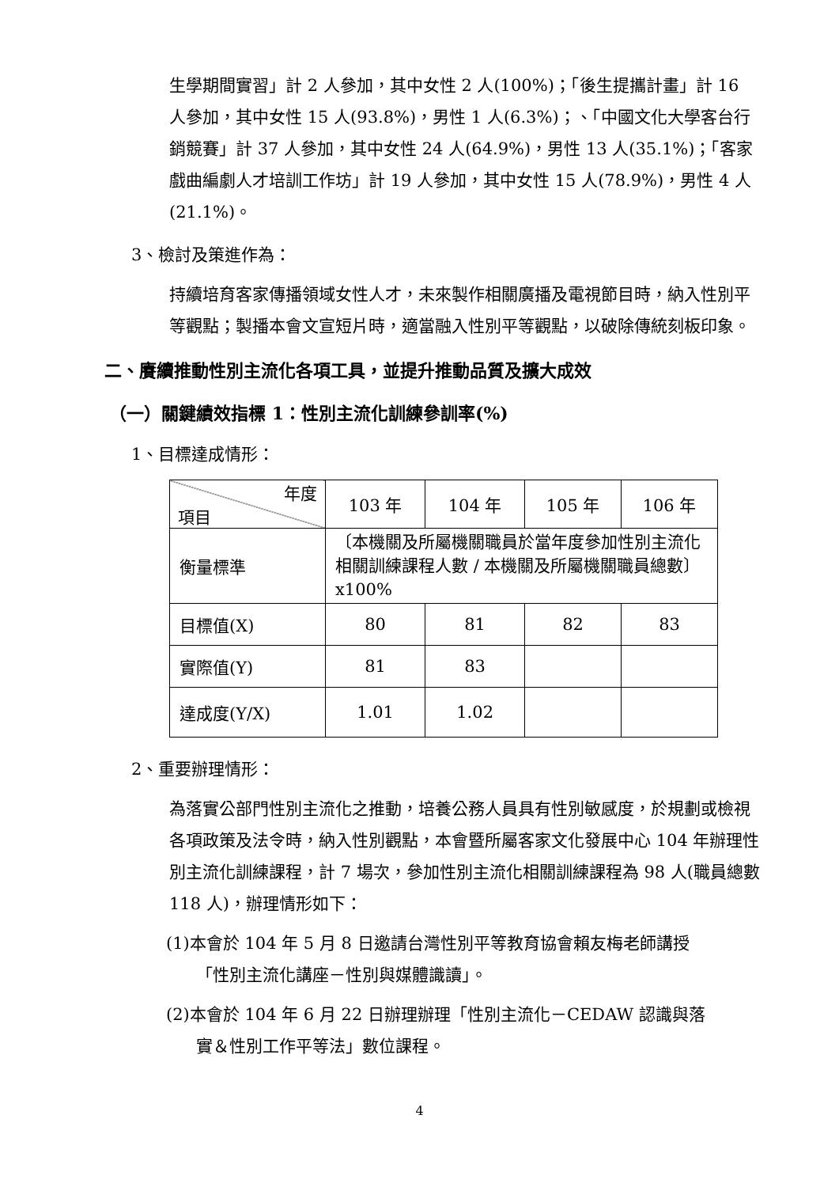生學期間實習」計 2 人參加，其中女性 2 人(100%)；「後生提攜計畫」計 16 人參加，其中女性 15 人(93.8%)，男性 1 人(6.3%)；、「中國文化大學客台行銷競賽」計 37 人參加，其中女性 24 人(64.9%)，男性 13 人(35.1%)；「客家戲曲編劇人才培訓工作坊」計 19 人參加，其中女性 15 人(78.9%)，男性 4 人(21.1%)。
3、檢討及策進作為：
持續培育客家傳播領域女性人才，未來製作相關廣播及電視節目時，納入性別平等觀點；製播本會文宣短片時，適當融入性別平等觀點，以破除傳統刻板印象。
二、賡續推動性別主流化各項工具，並提升推動品質及擴大成效
（一）關鍵績效指標 1：性別主流化訓練參訓率(%)
1、目標達成情形：
| 年度 項目 | 103 年 | 104 年 | 105 年 | 106 年 |
| --- | --- | --- | --- | --- |
| 衡量標準 | 〔本機關及所屬機關職員於當年度參加性別主流化相關訓練課程人數 / 本機關及所屬機關職員總數〕x100% | | | |
| 目標值(X) | 80 | 81 | 82 | 83 |
| 實際值(Y) | 81 | 83 | | |
| 達成度(Y/X) | 1.01 | 1.02 | | |
2、重要辦理情形：
為落實公部門性別主流化之推動，培養公務人員具有性別敏感度，於規劃或檢視各項政策及法令時，納入性別觀點，本會暨所屬客家文化發展中心 104 年辦理性別主流化訓練課程，計 7 場次，參加性別主流化相關訓練課程為 98 人(職員總數 118 人)，辦理情形如下：
(1)本會於 104 年 5 月 8 日邀請台灣性別平等教育協會賴友梅老師講授
「性別主流化講座－性別與媒體識讀」。
(2)本會於 104 年 6 月 22 日辦理辦理「性別主流化－CEDAW 認識與落
實＆性別工作平等法」數位課程。
4